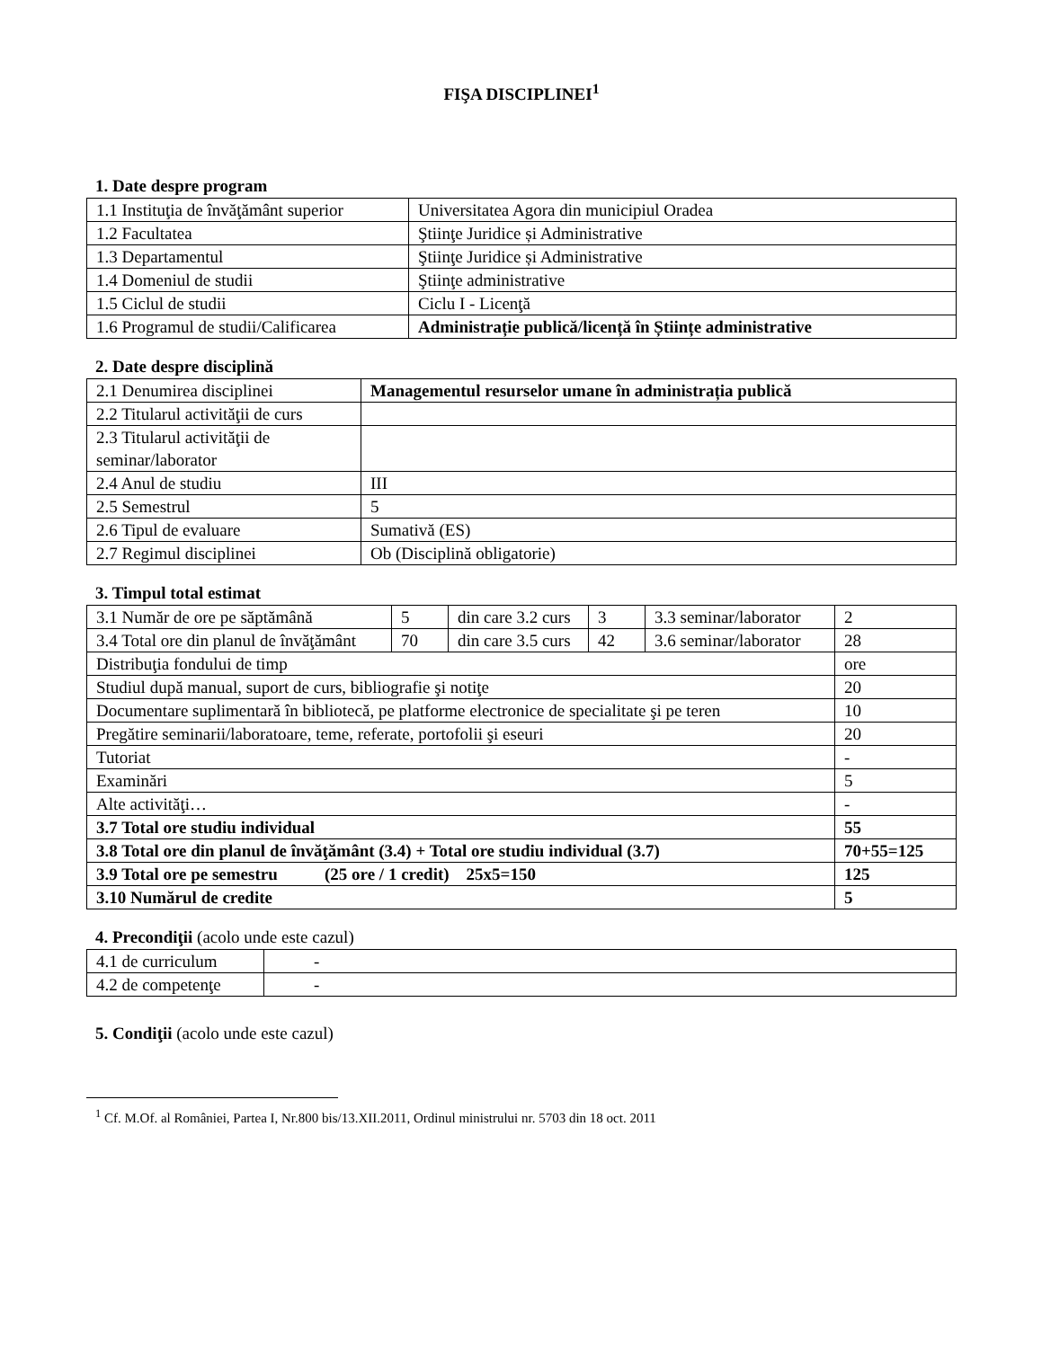FIŞA DISCIPLINEI<sup>1</sup>
1. Date despre program
| 1.1 Instituţia de învăţământ superior | Universitatea Agora din municipiul Oradea |
| 1.2 Facultatea | Ştiinţe Juridice și Administrative |
| 1.3 Departamentul | Ştiinţe Juridice și Administrative |
| 1.4 Domeniul de studii | Ştiinţe administrative |
| 1.5 Ciclul de studii | Ciclu I - Licenţă |
| 1.6 Programul de studii/Calificarea | Administrație publică/licență în Științe administrative |
2. Date despre disciplină
| 2.1 Denumirea disciplinei | Managementul resurselor umane în administrația publică |
| 2.2 Titularul activităţii de curs | |
| 2.3 Titularul activităţii de seminar/laborator | |
| 2.4 Anul de studiu | III |
| 2.5 Semestrul | 5 |
| 2.6 Tipul de evaluare | Sumativă (ES) |
| 2.7 Regimul disciplinei | Ob (Disciplină obligatorie) |
3. Timpul total estimat
| 3.1 Număr de ore pe săptămână | 5 | din care 3.2 curs | 3 | 3.3 seminar/laborator | 2 |
| 3.4 Total ore din planul de învăţământ | 70 | din care 3.5 curs | 42 | 3.6 seminar/laborator | 28 |
| Distribuţia fondului de timp | | | | | ore |
| Studiul după manual, suport de curs, bibliografie şi notiţe | | | | | 20 |
| Documentare suplimentară în bibliotecă, pe platforme electronice de specialitate şi pe teren | | | | | 10 |
| Pregătire seminarii/laboratoare, teme, referate, portofolii şi eseuri | | | | | 20 |
| Tutoriat | | | | | - |
| Examinări | | | | | 5 |
| Alte activităţi… | | | | | - |
| 3.7 Total ore studiu individual | | | | | 55 |
| 3.8 Total ore din planul de învăţământ (3.4) + Total ore studiu individual (3.7) | | | | | 70+55=125 |
| 3.9 Total ore pe semestru (25 ore / 1 credit) 25x5=150 | | | | | 125 |
| 3.10 Numărul de credite | | | | | 5 |
4. Precondiţii (acolo unde este cazul)
| 4.1 de curriculum | - |
| 4.2 de competenţe | - |
5. Condiţii (acolo unde este cazul)
<sup>1</sup> Cf. M.Of. al României, Partea I, Nr.800 bis/13.XII.2011, Ordinul ministrului nr. 5703 din 18 oct. 2011